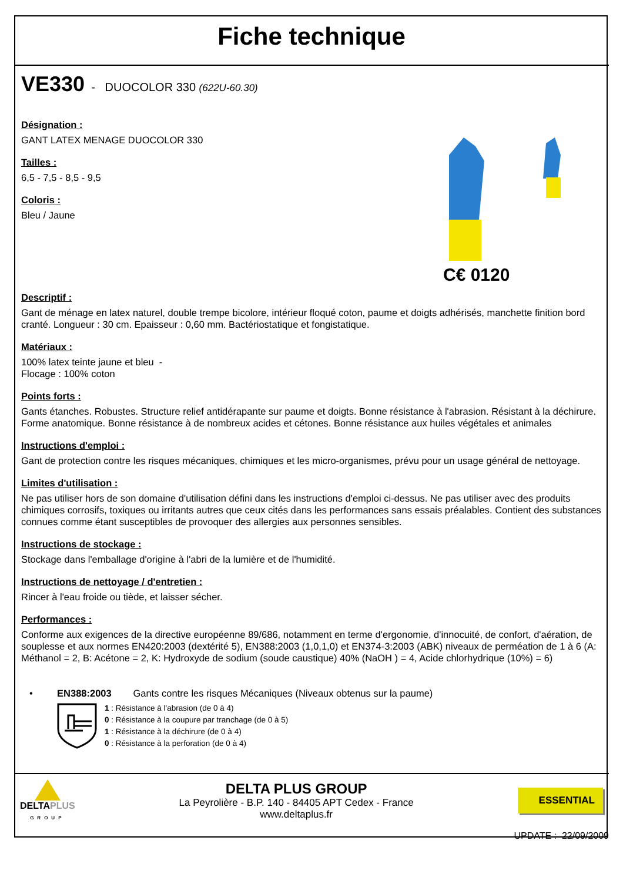Fiche technique
VE330 - DUOCOLOR 330 (622U-60.30)
Désignation :
GANT LATEX MENAGE DUOCOLOR 330
Tailles :
6,5 - 7,5 - 8,5 - 9,5
Coloris :
Bleu / Jaune
C€ 0120
Descriptif :
Gant de ménage en latex naturel, double trempe bicolore, intérieur floqué coton, paume et doigts adhérisés, manchette finition bord cranté. Longueur : 30 cm. Epaisseur : 0,60 mm. Bactériostatique et fongistatique.
Matériaux :
100% latex teinte jaune et bleu -
Flocage : 100% coton
Points forts :
Gants étanches. Robustes. Structure relief antidérapante sur paume et doigts. Bonne résistance à l'abrasion. Résistant à la déchirure. Forme anatomique. Bonne résistance à de nombreux acides et cétones. Bonne résistance aux huiles végétales et animales
Instructions d'emploi :
Gant de protection contre les risques mécaniques, chimiques et les micro-organismes, prévu pour un usage général de nettoyage.
Limites d'utilisation :
Ne pas utiliser hors de son domaine d'utilisation défini dans les instructions d'emploi ci-dessus. Ne pas utiliser avec des produits chimiques corrosifs, toxiques ou irritants autres que ceux cités dans les performances sans essais préalables. Contient des substances connues comme étant susceptibles de provoquer des allergies aux personnes sensibles.
Instructions de stockage :
Stockage dans l'emballage d'origine à l'abri de la lumière et de l'humidité.
Instructions de nettoyage / d'entretien :
Rincer à l'eau froide ou tiède, et laisser sécher.
Performances :
Conforme aux exigences de la directive européenne 89/686, notamment en terme d'ergonomie, d'innocuité, de confort, d'aération, de souplesse et aux normes EN420:2003 (dextérité 5), EN388:2003 (1,0,1,0) et EN374-3:2003 (ABK) niveaux de perméation de 1 à 6 (A: Méthanol = 2, B: Acétone = 2, K: Hydroxyde de sodium (soude caustique) 40% (NaOH ) = 4, Acide chlorhydrique (10%) = 6)
• EN388:2003 Gants contre les risques Mécaniques (Niveaux obtenus sur la paume)
1 : Résistance à l'abrasion (de 0 à 4)
0 : Résistance à la coupure par tranchage (de 0 à 5)
1 : Résistance à la déchirure (de 0 à 4)
0 : Résistance à la perforation (de 0 à 4)
DELTAPLUS
GROUP
DELTA PLUS GROUP
La Peyrolière - B.P. 140 - 84405 APT Cedex - France
www.deltaplus.fr
ESSENTIAL
UPDATE : 22/09/2009